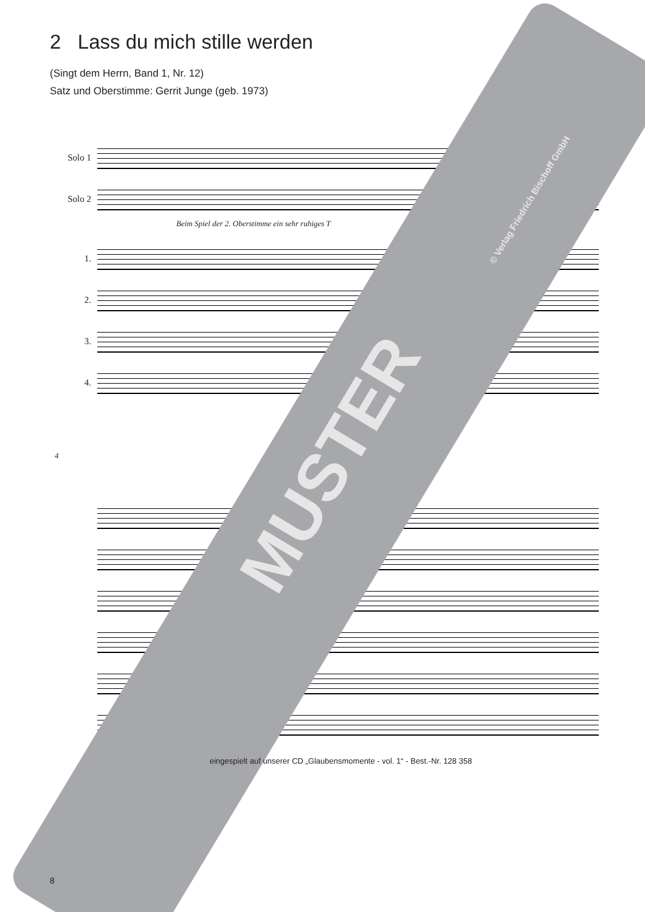2 Lass du mich stille werden
(Singt dem Herrn, Band 1, Nr. 12)
Satz und Oberstimme: Gerrit Junge (geb. 1973)
Solo 1
Solo 2
Beim Spiel der 2. Oberstimme ein sehr ruhiges T
1.
2.
3.
4.
4
MUSTER
© Verlag Friedrich Bischoff GmbH
eingespielt auf unserer CD „Glaubensmomente - vol. 1“ - Best.-Nr. 128 358
8